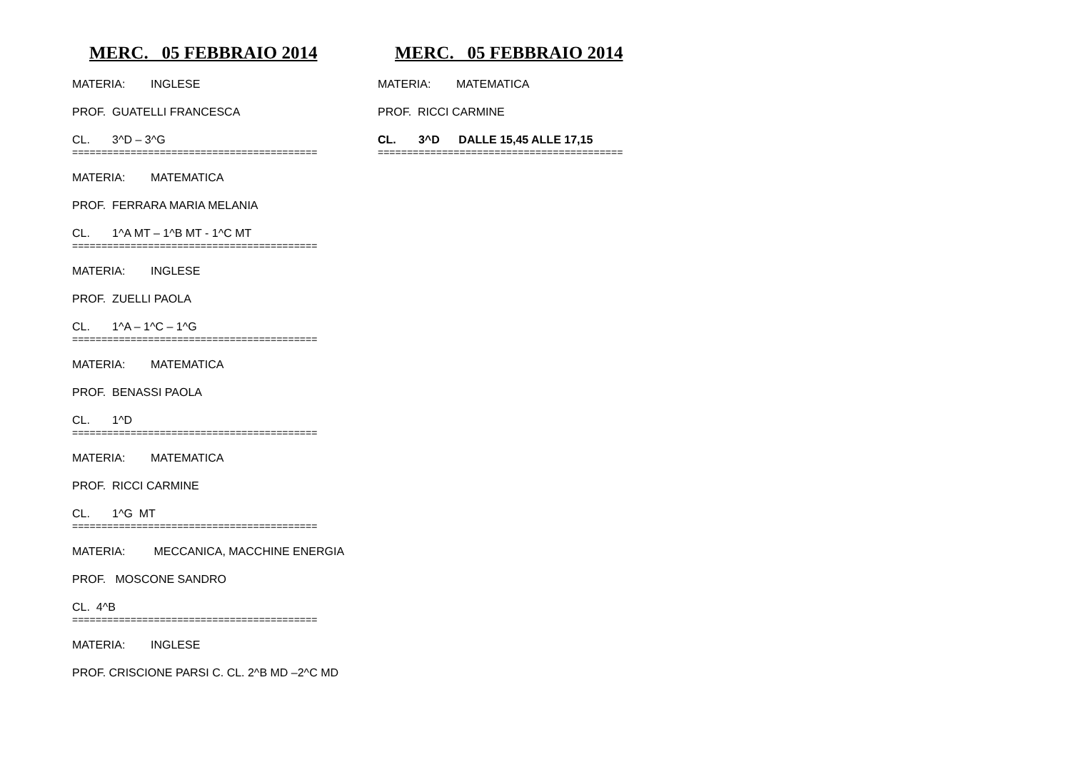MERC. 05 FEBBRAIO 2014
MATERIA: INGLESE
PROF. GUATELLI FRANCESCA
CL. 3^D – 3^G
==========================================
MATERIA: MATEMATICA
PROF. FERRARA MARIA MELANIA
CL. 1^A MT – 1^B MT - 1^C MT
==========================================
MATERIA: INGLESE
PROF. ZUELLI PAOLA
CL. 1^A – 1^C – 1^G
==========================================
MATERIA: MATEMATICA
PROF. BENASSI PAOLA
CL. 1^D
==========================================
MATERIA: MATEMATICA
PROF. RICCI CARMINE
CL. 1^G MT
==========================================
MATERIA: MECCANICA, MACCHINE ENERGIA
PROF. MOSCONE SANDRO
CL. 4^B
==========================================
MATERIA: INGLESE
PROF. CRISCIONE PARSI C. CL. 2^B MD –2^C MD
MERC. 05 FEBBRAIO 2014
MATERIA: MATEMATICA
PROF. RICCI CARMINE
CL. 3^D DALLE 15,45 ALLE 17,15
==========================================